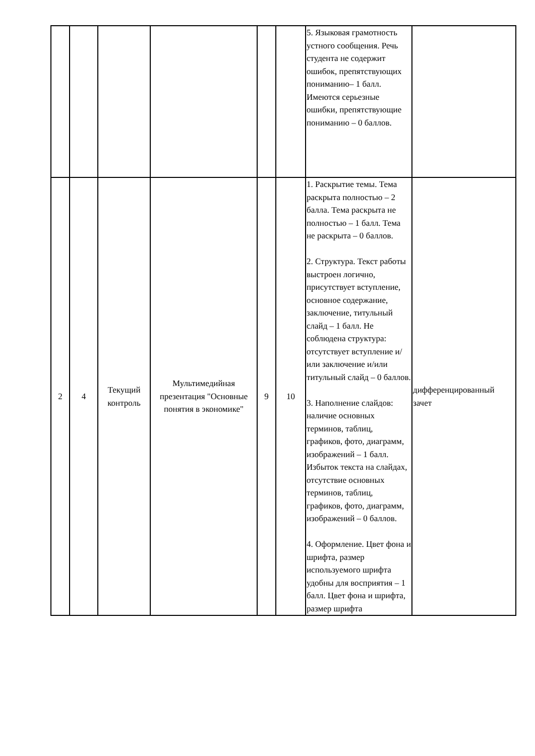| | | | | | | 5. Языковая грамотность устного сообщения. Речь студента не содержит ошибок, препятствующих пониманию– 1 балл. Имеются серьезные ошибки, препятствующие пониманию – 0 баллов. | |
| 2 | 4 | Текущий контроль | Мультимедийная презентация "Основные понятия в экономике" | 9 | 10 | 1. Раскрытие темы. Тема раскрыта полностью – 2 балла. Тема раскрыта не полностью – 1 балл. Тема не раскрыта – 0 баллов. 2. Структура. Текст работы выстроен логично, присутствует вступление, основное содержание, заключение, титульный слайд – 1 балл. Не соблюдена структура: отсутствует вступление и/или заключение и/или титульный слайд – 0 баллов. 3. Наполнение слайдов: наличие основных терминов, таблиц, графиков, фото, диаграмм, изображений – 1 балл. Избыток текста на слайдах, отсутствие основных терминов, таблиц, графиков, фото, диаграмм, изображений – 0 баллов. 4. Оформление. Цвет фона и шрифта, размер используемого шрифта удобны для восприятия – 1 балл. Цвет фона и шрифта, размер шрифта | дифференцированный зачет |